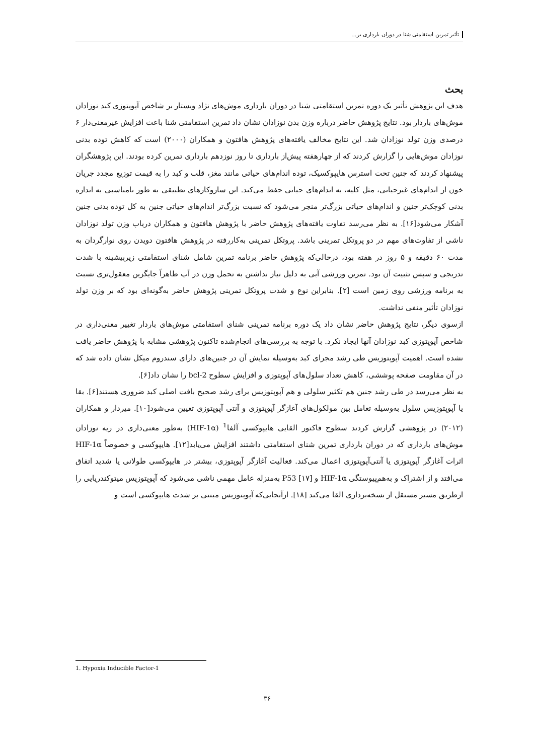تأثیر تمرین استقامتی شنا در دوران بارداری بر...
بحث
هدف این پژوهش تأثیر یک دوره تمرین استقامتی شنا در دوران بارداری موش‌های نژاد ویستار بر شاخص آپوپتوزی کبد نوزادان موش‌های باردار بود. نتایج پژوهش حاضر درباره وزن بدن نوزادان نشان داد تمرین استقامتی شنا باعث افزایش غیرمعنی‌دار ۶ درصدی وزن تولد نوزادان شد. این نتایج مخالف یافته‌های پژوهش هافتون و همکاران (۲۰۰۰) است که کاهش توده بدنی نوزادان موش‌هایی را گزارش کردند که از چهارهفته پیش‌از بارداری تا روز نوزدهم بارداری تمرین کرده بودند. این پژوهشگران پیشنهاد کردند که جنین تحت استرس هایپوکسیک، توده اندام‌های حیاتی مانند مغز، قلب و کبد را به قیمت توزیع مجدد جریان خون از اندام‌های غیرحیاتی، مثل کلیه، به اندام‌های حیاتی حفظ می‌کند. این سازوکارهای تطبیقی به طور نامناسبی به اندازه بدنی کوچک‌تر جنین و اندام‌های حیاتی بزرگ‌تر منجر می‌شود که نسبت بزرگ‌تر اندام‌های حیاتی جنین به کل توده بدنی جنین آشکار می‌شود[۱۶]. به نظر می‌رسد تفاوت یافته‌های پژوهش حاضر با پژوهش هافتون و همکاران درباب وزن تولد نوزادان ناشی از تفاوت‌های مهم در دو پروتکل تمرینی باشد. پروتکل تمرینی به‌کاررفته در پژوهش هافتون دویدن روی نوارگردان به مدت ۶۰ دقیقه و ۵ روز در هفته بود، درحالی‌که پژوهش حاضر برنامه تمرین شامل شنای استقامتی زیربیشینه با شدت تدریجی و سپس تثبیت آن بود. تمرین ورزشی آبی به دلیل نیاز نداشتن به تحمل وزن در آب ظاهراً جایگزین معقول‌تری نسبت به برنامه ورزشی روی زمین است [۲]. بنابراین نوع و شدت پروتکل تمرینی پژوهش حاضر به‌گونه‌ای بود که بر وزن تولد نوزادان تأثیر منفی نداشت.
ازسوی دیگر، نتایج پژوهش حاضر نشان داد یک دوره برنامه تمرینی شنای استقامتی موش‌های باردار تغییر معنی‌داری در شاخص آپوپتوزی کبد نوزادان آنها ایجاد نکرد. با توجه به بررسی‌های انجام‌شده تاکنون پژوهشی مشابه با پژوهش حاضر یافت نشده است. اهمیت آپوپتوزیس طی رشد مجرای کبد به‌وسیله نمایش آن در جنین‌های دارای سندروم میکل نشان داده شد که در آن مقاومت صفحه پوششی، کاهش تعداد سلول‌های آپوپتوزی و افزایش سطوح bcl-2 را نشان داد[۶].
به نظر می‌رسد در طی رشد جنین هم تکثیر سلولی و هم آپوپتوزیس برای رشد صحیح بافت اصلی کبد ضروری هستند[۶]. بقا یا آپوپتوزیس سلول به‌وسیله تعامل بین مولکول‌های آغازگر آپوپتوزی و آنتی آپوپتوزی تعیین می‌شود[۱۰]. میردار و همکاران (۲۰۱۲) در پژوهشی گزارش کردند سطوح فاکتور القایی هایپوکسی آلفا<sup>1</sup> (HIF-1α) به‌طور معنی‌داری در ریه نوزادان موش‌های بارداری که در دوران بارداری تمرین شنای استقامتی داشتند افزایش می‌یابد[۱۲]. هایپوکسی و خصوصاً HIF-1α اثرات آغازگر آپوپتوزی یا آنتی‌آپوپتوزی اعمال می‌کند. فعالیت آغازگر آپوپتوزی، بیشتر در هایپوکسی طولانی یا شدید اتفاق می‌افتد و از اشتراک و به‌هم‌پیوستگی HIF-1α و P53 [۱۷] به‌منزله عامل مهمی ناشی می‌شود که آپوپتوزیس میتوکندریایی را ازطریق مسیر مستقل از نسخه‌برداری القا می‌کند [۱۸]. ازآنجایی‌که آپوپتوزیس مبتنی بر شدت هایپوکسی است و
1. Hypoxia Inducible Factor-1
۳۶